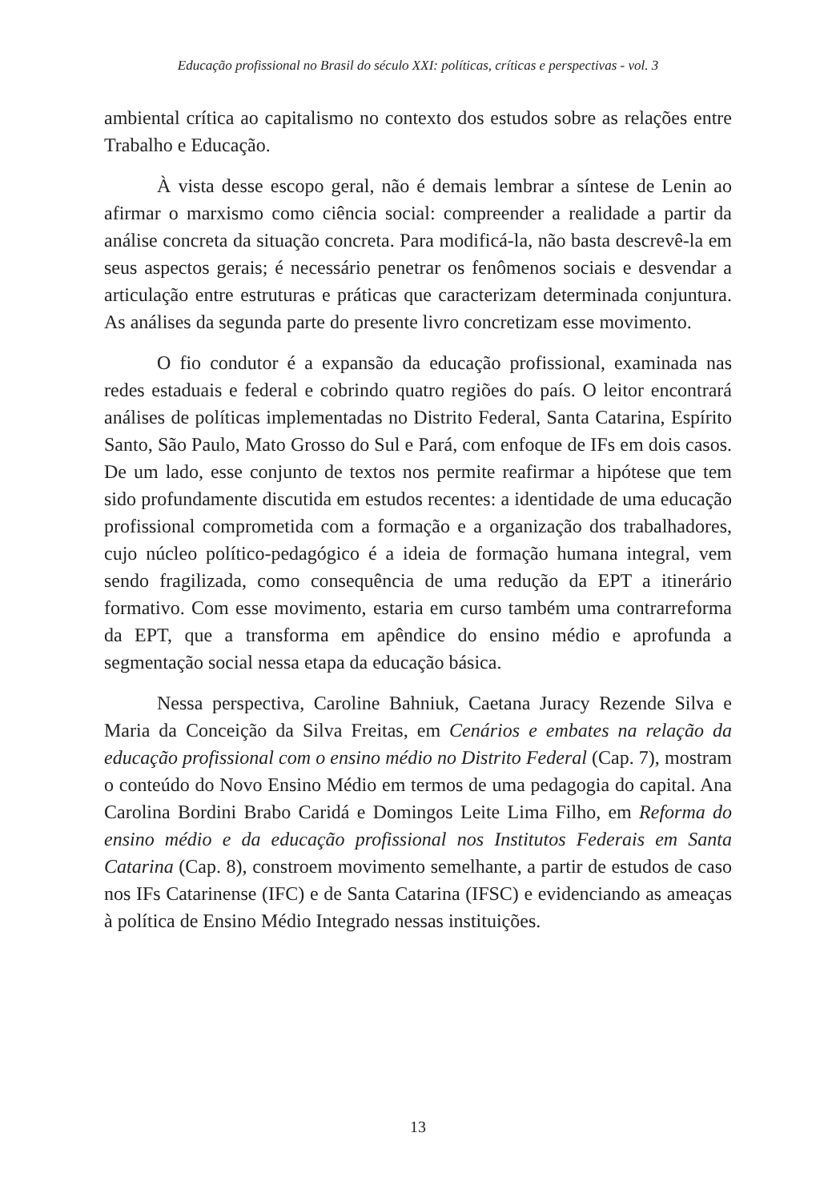Educação profissional no Brasil do século XXI: políticas, críticas e perspectivas - vol. 3
ambiental crítica ao capitalismo no contexto dos estudos sobre as rela­ções entre Trabalho e Educação.
À vista desse escopo geral, não é demais lembrar a síntese de Lenin ao afirmar o marxismo como ciência social: compreender a realidade a partir da análise concreta da situação concreta. Para modificá-la, não basta descrevê-la em seus aspectos gerais; é necessário penetrar os fenômenos so­ciais e desvendar a articulação entre estruturas e práticas que caracterizam determinada conjuntura. As análises da segunda parte do presente livro concretizam esse movimento.
O fio condutor é a expansão da educação profissional, examinada nas redes estaduais e federal e cobrindo quatro regiões do país. O leitor encontrará análises de políticas implementadas no Distrito Federal, Santa Catarina, Espírito Santo, São Paulo, Mato Grosso do Sul e Pará, com enfo­que de IFs em dois casos. De um lado, esse conjunto de textos nos permite reafirmar a hipótese que tem sido profundamente discutida em estudos recentes: a identidade de uma educação profissional comprometida com a formação e a organização dos trabalhadores, cujo núcleo político-pedagó­gico é a ideia de formação humana integral, vem sendo fragilizada, como consequência de uma redução da EPT a itinerário formativo. Com esse movimento, estaria em curso também uma contrarreforma da EPT, que a transforma em apêndice do ensino médio e aprofunda a segmentação social nessa etapa da educação básica.
Nessa perspectiva, Caroline Bahniuk, Caetana Juracy Rezende Silva e Maria da Conceição da Silva Freitas, em Cenários e embates na relação da educação profissional com o ensino médio no Distrito Federal (Cap. 7), mos­tram o conteúdo do Novo Ensino Médio em termos de uma pedagogia do capital. Ana Carolina Bordini Brabo Caridá e Domingos Leite Lima Filho, em Reforma do ensino médio e da educação profissional nos Institutos Federais em Santa Catarina (Cap. 8), constroem movimento semelhante, a partir de estudos de caso nos IFs Catarinense (IFC) e de Santa Catarina (IFSC) e evidenciando as ameaças à política de Ensino Médio Integrado nessas instituições.
13